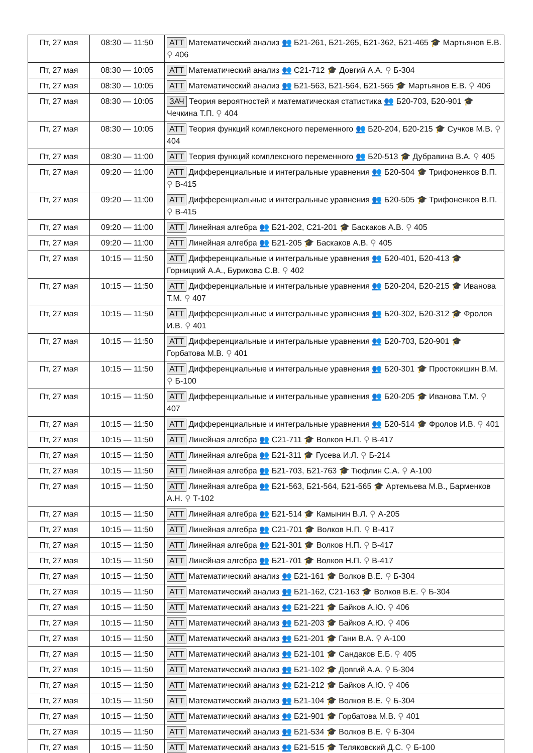| Пт, 27 мая | 08:30 — 11:50 | АТТ Математический анализ 👥 Б21-261, Б21-265, Б21-362, Б21-465 🎓 Мартьянов Е.В. ⚲ 406 |
| Пт, 27 мая | 08:30 — 10:05 | АТТ Математический анализ 👥 С21-712 🎓 Довгий А.А. ⚲ Б-304 |
| Пт, 27 мая | 08:30 — 10:05 | АТТ Математический анализ 👥 Б21-563, Б21-564, Б21-565 🎓 Мартьянов Е.В. ⚲ 406 |
| Пт, 27 мая | 08:30 — 10:05 | ЗАЧ Теория вероятностей и математическая статистика 👥 Б20-703, Б20-901 🎓 Чечкина Т.П. ⚲ 404 |
| Пт, 27 мая | 08:30 — 10:05 | АТТ Теория функций комплексного переменного 👥 Б20-204, Б20-215 🎓 Сучков М.В. ⚲ 404 |
| Пт, 27 мая | 08:30 — 11:00 | АТТ Теория функций комплексного переменного 👥 Б20-513 🎓 Дубравина В.А. ⚲ 405 |
| Пт, 27 мая | 09:20 — 11:00 | АТТ Дифференциальные и интегральные уравнения 👥 Б20-504 🎓 Трифоненков В.П. ⚲ В-415 |
| Пт, 27 мая | 09:20 — 11:00 | АТТ Дифференциальные и интегральные уравнения 👥 Б20-505 🎓 Трифоненков В.П. ⚲ В-415 |
| Пт, 27 мая | 09:20 — 11:00 | АТТ Линейная алгебра 👥 Б21-202, С21-201 🎓 Баскаков А.В. ⚲ 405 |
| Пт, 27 мая | 09:20 — 11:00 | АТТ Линейная алгебра 👥 Б21-205 🎓 Баскаков А.В. ⚲ 405 |
| Пт, 27 мая | 10:15 — 11:50 | АТТ Дифференциальные и интегральные уравнения 👥 Б20-401, Б20-413 🎓 Горницкий А.А., Бурикова С.В. ⚲ 402 |
| Пт, 27 мая | 10:15 — 11:50 | АТТ Дифференциальные и интегральные уравнения 👥 Б20-204, Б20-215 🎓 Иванова Т.М. ⚲ 407 |
| Пт, 27 мая | 10:15 — 11:50 | АТТ Дифференциальные и интегральные уравнения 👥 Б20-302, Б20-312 🎓 Фролов И.В. ⚲ 401 |
| Пт, 27 мая | 10:15 — 11:50 | АТТ Дифференциальные и интегральные уравнения 👥 Б20-703, Б20-901 🎓 Горбатова М.В. ⚲ 401 |
| Пт, 27 мая | 10:15 — 11:50 | АТТ Дифференциальные и интегральные уравнения 👥 Б20-301 🎓 Простокишин В.М. ⚲ Б-100 |
| Пт, 27 мая | 10:15 — 11:50 | АТТ Дифференциальные и интегральные уравнения 👥 Б20-205 🎓 Иванова Т.М. ⚲ 407 |
| Пт, 27 мая | 10:15 — 11:50 | АТТ Дифференциальные и интегральные уравнения 👥 Б20-514 🎓 Фролов И.В. ⚲ 401 |
| Пт, 27 мая | 10:15 — 11:50 | АТТ Линейная алгебра 👥 С21-711 🎓 Волков Н.П. ⚲ В-417 |
| Пт, 27 мая | 10:15 — 11:50 | АТТ Линейная алгебра 👥 Б21-311 🎓 Гусева И.Л. ⚲ Б-214 |
| Пт, 27 мая | 10:15 — 11:50 | АТТ Линейная алгебра 👥 Б21-703, Б21-763 🎓 Тюфлин С.А. ⚲ А-100 |
| Пт, 27 мая | 10:15 — 11:50 | АТТ Линейная алгебра 👥 Б21-563, Б21-564, Б21-565 🎓 Артемьева М.В., Барменков А.Н. ⚲ Т-102 |
| Пт, 27 мая | 10:15 — 11:50 | АТТ Линейная алгебра 👥 Б21-514 🎓 Камынин В.Л. ⚲ А-205 |
| Пт, 27 мая | 10:15 — 11:50 | АТТ Линейная алгебра 👥 С21-701 🎓 Волков Н.П. ⚲ В-417 |
| Пт, 27 мая | 10:15 — 11:50 | АТТ Линейная алгебра 👥 Б21-301 🎓 Волков Н.П. ⚲ В-417 |
| Пт, 27 мая | 10:15 — 11:50 | АТТ Линейная алгебра 👥 Б21-701 🎓 Волков Н.П. ⚲ В-417 |
| Пт, 27 мая | 10:15 — 11:50 | АТТ Математический анализ 👥 Б21-161 🎓 Волков В.Е. ⚲ Б-304 |
| Пт, 27 мая | 10:15 — 11:50 | АТТ Математический анализ 👥 Б21-162, С21-163 🎓 Волков В.Е. ⚲ Б-304 |
| Пт, 27 мая | 10:15 — 11:50 | АТТ Математический анализ 👥 Б21-221 🎓 Байков А.Ю. ⚲ 406 |
| Пт, 27 мая | 10:15 — 11:50 | АТТ Математический анализ 👥 Б21-203 🎓 Байков А.Ю. ⚲ 406 |
| Пт, 27 мая | 10:15 — 11:50 | АТТ Математический анализ 👥 Б21-201 🎓 Гани В.А. ⚲ А-100 |
| Пт, 27 мая | 10:15 — 11:50 | АТТ Математический анализ 👥 Б21-101 🎓 Сандаков Е.Б. ⚲ 405 |
| Пт, 27 мая | 10:15 — 11:50 | АТТ Математический анализ 👥 Б21-102 🎓 Довгий А.А. ⚲ Б-304 |
| Пт, 27 мая | 10:15 — 11:50 | АТТ Математический анализ 👥 Б21-212 🎓 Байков А.Ю. ⚲ 406 |
| Пт, 27 мая | 10:15 — 11:50 | АТТ Математический анализ 👥 Б21-104 🎓 Волков В.Е. ⚲ Б-304 |
| Пт, 27 мая | 10:15 — 11:50 | АТТ Математический анализ 👥 Б21-901 🎓 Горбатова М.В. ⚲ 401 |
| Пт, 27 мая | 10:15 — 11:50 | АТТ Математический анализ 👥 Б21-534 🎓 Волков В.Е. ⚲ Б-304 |
| Пт, 27 мая | 10:15 — 11:50 | АТТ Математический анализ 👥 Б21-515 🎓 Теляковский Д.С. ⚲ Б-100 |